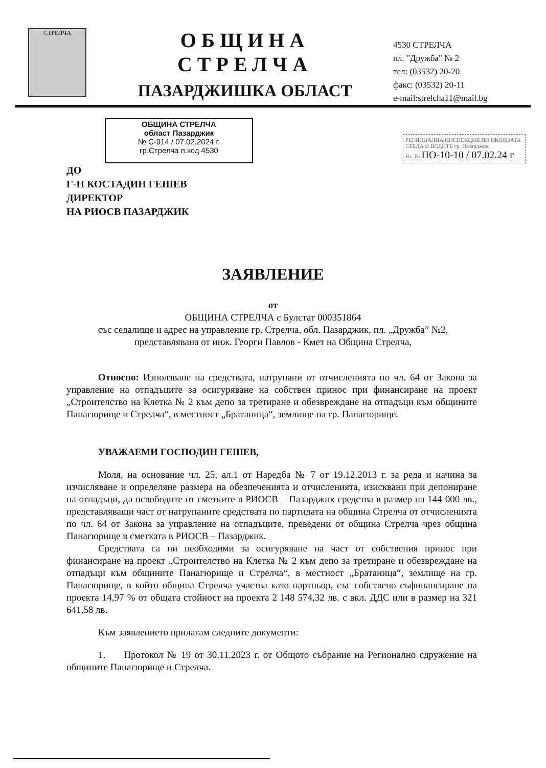СТРЕЛЧА
ОБЩИНА СТРЕЛЧА
ПАЗАРДЖИШКА ОБЛАСТ
4530 СТРЕЛЧА
пл. "Дружба" № 2
тел: (03532) 20-20
факс: (03532) 20-11
e-mail:strelcha11@mail.bg
ОБЩИНА СТРЕЛЧА
област Пазарджик
№ С-914 / 07.02.2024 г.
гр.Стрелча п.код 4530
РЕГИОНАЛНА ИНСПЕКЦИЯ ПО ОКОЛНАТА СРЕДА И ВОДИТЕ гр. Пазарджик
Вх. № ПО-10-10 / 07.02.24 г
ДО
Г-Н КОСТАДИН ГЕШЕВ
ДИРЕКТОР
НА РИОСВ ПАЗАРДЖИК
ЗАЯВЛЕНИЕ
от
ОБЩИНА СТРЕЛЧА с Булстат 000351864
със седалище и адрес на управление гр. Стрелча, обл. Пазарджик, пл. „Дружба” №2,
представлявана от инж. Георги Павлов - Кмет на Община Стрелча,
Относно: Използване на средствата, натрупани от отчисленията по чл. 64 от Закона за управление на отпадъците за осигуряване на собствен принос при финансиране на проект „Строителство на Клетка № 2 към депо за третиране и обезвреждане на отпадъци към общините Панагюрище и Стрелча“, в местност „Братаница“, землище на гр. Панагюрище.
УВАЖАЕМИ ГОСПОДИН ГЕШЕВ,
Моля, на основание чл. 25, ал.1 от Наредба № 7 от 19.12.2013 г. за реда и начина за изчисляване и определяне размера на обезпеченията и отчисленията, изисквани при депониране на отпадъци, да освободите от сметките в РИОСВ – Пазарджик средства в размер на 144 000 лв., представляващи част от натрупаните средствата по партидата на община Стрелча от отчисленията по чл. 64 от Закона за управление на отпадъците, преведени от община Стрелча чрез община Панагюрище в сметката в РИОСВ – Пазарджик.
Средствата са ни необходими за осигуряване на част от собствения принос при финансиране на проект „Строителство на Клетка № 2 към депо за третиране и обезвреждане на отпадъци към общините Панагюрище и Стрелча“, в местност „Братаница“, землище на гр. Панагюрище, в който община Стрелча участва като партньор, със собствено съфинансиране на проекта 14,97 % от общата стойност на проекта 2 148 574,32 лв. с вкл. ДДС или в размер на 321 641,58 лв.
Към заявлението прилагам следните документи:
1. Протокол № 19 от 30.11.2023 г. от Общото събрание на Регионално сдружение на общините Панагюрище и Стрелча.